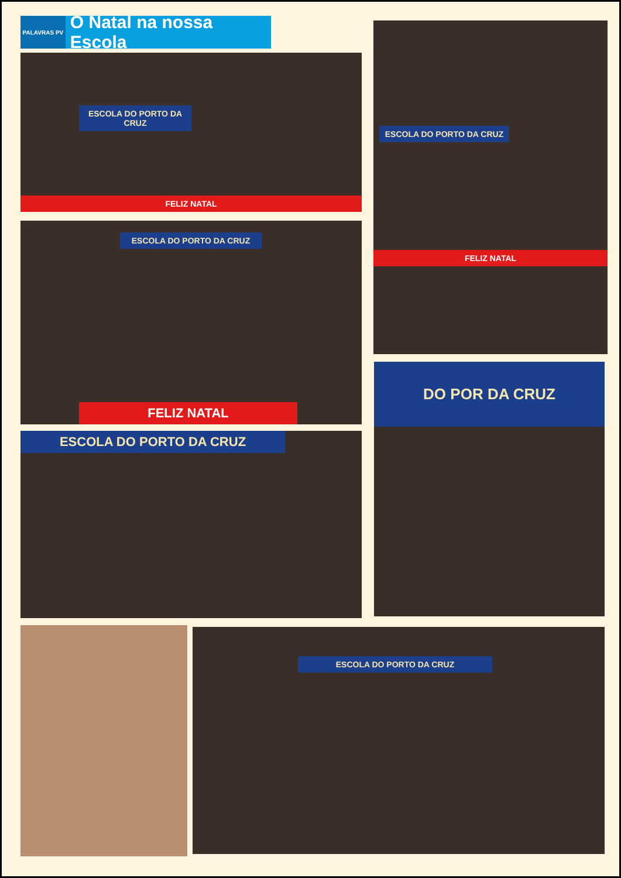PALAVRAS PV
O Natal na nossa Escola
ESCOLA DO PORTO DA CRUZ
FELIZ NATAL
ESCOLA DO PORTO DA CRUZ
FELIZ NATAL
ESCOLA DO PORTO DA CRUZ
FELIZ NATAL
ESCOLA DO PORTO DA CRUZ
DO POR DA CRUZ
ESCOLA DO PORTO DA CRUZ